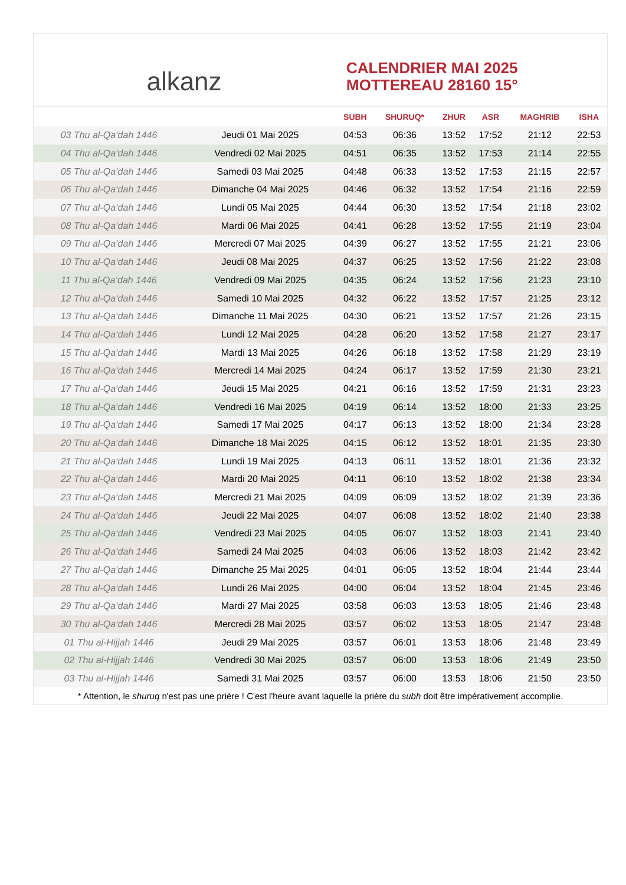alkanz
CALENDRIER MAI 2025
MOTTEREAU 28160 15°
| | | SUBH | SHURUQ* | ZHUR | ASR | MAGHRIB | ISHA |
| --- | --- | --- | --- | --- | --- | --- | --- |
| 03 Thu al-Qa‘dah 1446 | Jeudi 01 Mai 2025 | 04:53 | 06:36 | 13:52 | 17:52 | 21:12 | 22:53 |
| 04 Thu al-Qa‘dah 1446 | Vendredi 02 Mai 2025 | 04:51 | 06:35 | 13:52 | 17:53 | 21:14 | 22:55 |
| 05 Thu al-Qa‘dah 1446 | Samedi 03 Mai 2025 | 04:48 | 06:33 | 13:52 | 17:53 | 21:15 | 22:57 |
| 06 Thu al-Qa‘dah 1446 | Dimanche 04 Mai 2025 | 04:46 | 06:32 | 13:52 | 17:54 | 21:16 | 22:59 |
| 07 Thu al-Qa‘dah 1446 | Lundi 05 Mai 2025 | 04:44 | 06:30 | 13:52 | 17:54 | 21:18 | 23:02 |
| 08 Thu al-Qa‘dah 1446 | Mardi 06 Mai 2025 | 04:41 | 06:28 | 13:52 | 17:55 | 21:19 | 23:04 |
| 09 Thu al-Qa‘dah 1446 | Mercredi 07 Mai 2025 | 04:39 | 06:27 | 13:52 | 17:55 | 21:21 | 23:06 |
| 10 Thu al-Qa‘dah 1446 | Jeudi 08 Mai 2025 | 04:37 | 06:25 | 13:52 | 17:56 | 21:22 | 23:08 |
| 11 Thu al-Qa‘dah 1446 | Vendredi 09 Mai 2025 | 04:35 | 06:24 | 13:52 | 17:56 | 21:23 | 23:10 |
| 12 Thu al-Qa‘dah 1446 | Samedi 10 Mai 2025 | 04:32 | 06:22 | 13:52 | 17:57 | 21:25 | 23:12 |
| 13 Thu al-Qa‘dah 1446 | Dimanche 11 Mai 2025 | 04:30 | 06:21 | 13:52 | 17:57 | 21:26 | 23:15 |
| 14 Thu al-Qa‘dah 1446 | Lundi 12 Mai 2025 | 04:28 | 06:20 | 13:52 | 17:58 | 21:27 | 23:17 |
| 15 Thu al-Qa‘dah 1446 | Mardi 13 Mai 2025 | 04:26 | 06:18 | 13:52 | 17:58 | 21:29 | 23:19 |
| 16 Thu al-Qa‘dah 1446 | Mercredi 14 Mai 2025 | 04:24 | 06:17 | 13:52 | 17:59 | 21:30 | 23:21 |
| 17 Thu al-Qa‘dah 1446 | Jeudi 15 Mai 2025 | 04:21 | 06:16 | 13:52 | 17:59 | 21:31 | 23:23 |
| 18 Thu al-Qa‘dah 1446 | Vendredi 16 Mai 2025 | 04:19 | 06:14 | 13:52 | 18:00 | 21:33 | 23:25 |
| 19 Thu al-Qa‘dah 1446 | Samedi 17 Mai 2025 | 04:17 | 06:13 | 13:52 | 18:00 | 21:34 | 23:28 |
| 20 Thu al-Qa‘dah 1446 | Dimanche 18 Mai 2025 | 04:15 | 06:12 | 13:52 | 18:01 | 21:35 | 23:30 |
| 21 Thu al-Qa‘dah 1446 | Lundi 19 Mai 2025 | 04:13 | 06:11 | 13:52 | 18:01 | 21:36 | 23:32 |
| 22 Thu al-Qa‘dah 1446 | Mardi 20 Mai 2025 | 04:11 | 06:10 | 13:52 | 18:02 | 21:38 | 23:34 |
| 23 Thu al-Qa‘dah 1446 | Mercredi 21 Mai 2025 | 04:09 | 06:09 | 13:52 | 18:02 | 21:39 | 23:36 |
| 24 Thu al-Qa‘dah 1446 | Jeudi 22 Mai 2025 | 04:07 | 06:08 | 13:52 | 18:02 | 21:40 | 23:38 |
| 25 Thu al-Qa‘dah 1446 | Vendredi 23 Mai 2025 | 04:05 | 06:07 | 13:52 | 18:03 | 21:41 | 23:40 |
| 26 Thu al-Qa‘dah 1446 | Samedi 24 Mai 2025 | 04:03 | 06:06 | 13:52 | 18:03 | 21:42 | 23:42 |
| 27 Thu al-Qa‘dah 1446 | Dimanche 25 Mai 2025 | 04:01 | 06:05 | 13:52 | 18:04 | 21:44 | 23:44 |
| 28 Thu al-Qa‘dah 1446 | Lundi 26 Mai 2025 | 04:00 | 06:04 | 13:52 | 18:04 | 21:45 | 23:46 |
| 29 Thu al-Qa‘dah 1446 | Mardi 27 Mai 2025 | 03:58 | 06:03 | 13:53 | 18:05 | 21:46 | 23:48 |
| 30 Thu al-Qa‘dah 1446 | Mercredi 28 Mai 2025 | 03:57 | 06:02 | 13:53 | 18:05 | 21:47 | 23:48 |
| 01 Thu al-Hijjah 1446 | Jeudi 29 Mai 2025 | 03:57 | 06:01 | 13:53 | 18:06 | 21:48 | 23:49 |
| 02 Thu al-Hijjah 1446 | Vendredi 30 Mai 2025 | 03:57 | 06:00 | 13:53 | 18:06 | 21:49 | 23:50 |
| 03 Thu al-Hijjah 1446 | Samedi 31 Mai 2025 | 03:57 | 06:00 | 13:53 | 18:06 | 21:50 | 23:50 |
* Attention, le shuruq n'est pas une prière ! C'est l'heure avant laquelle la prière du subh doit être impérativement accomplie.